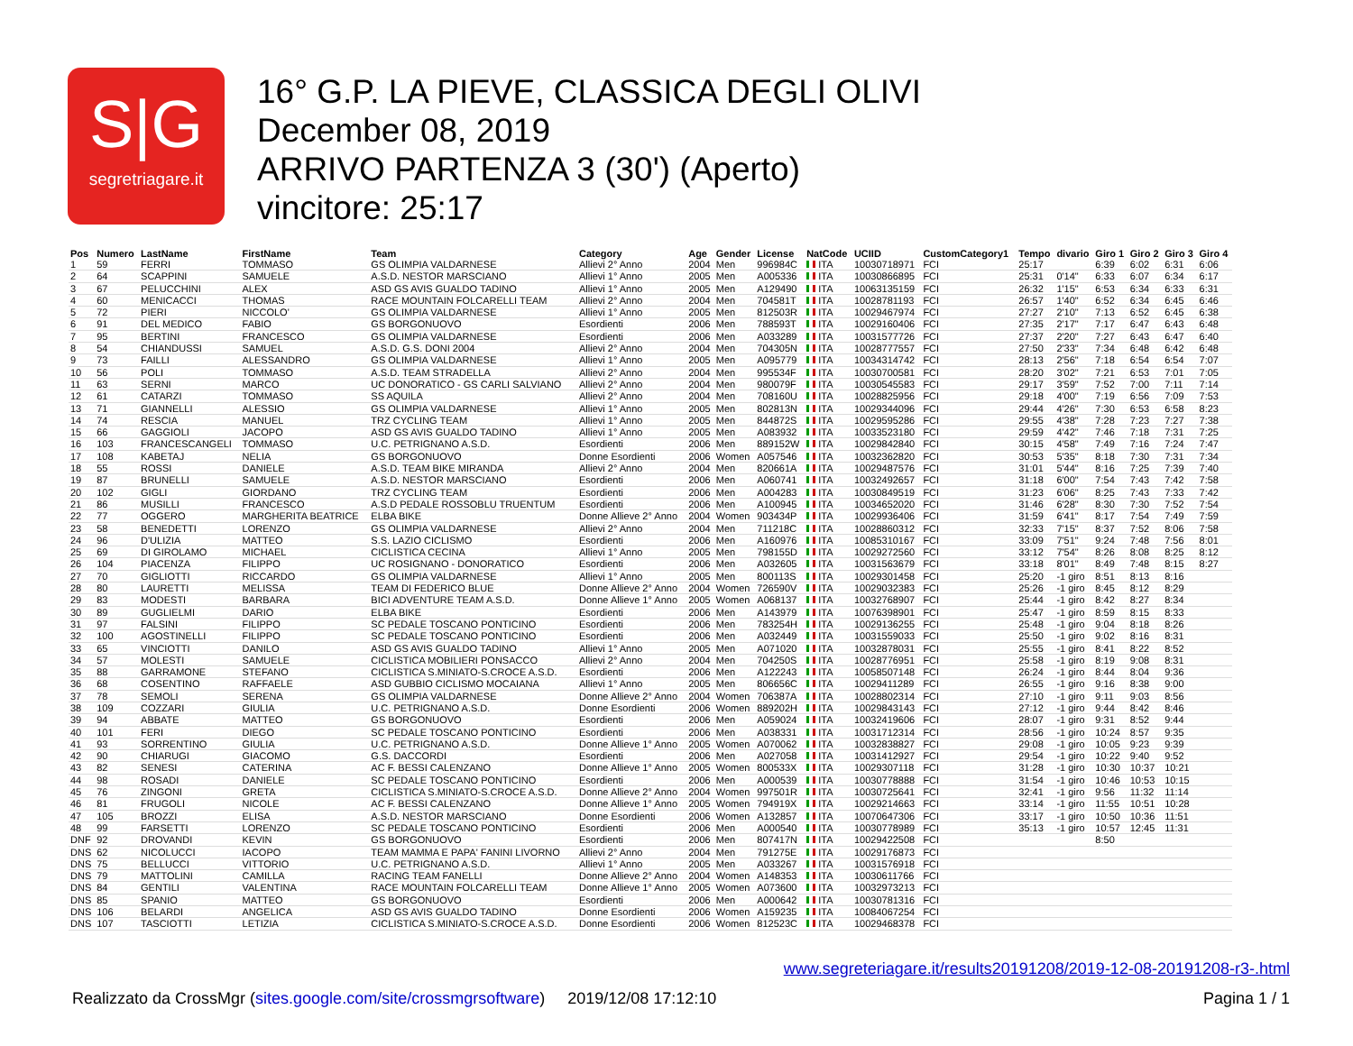S|G
segretriagare.it
16° G.P. LA PIEVE, CLASSICA DEGLI OLIVI
December 08, 2019
ARRIVO PARTENZA 3 (30') (Aperto)
vincitore: 25:17
| Pos | Numero | LastName | FirstName | Team | Category | Age | Gender | License | NatCode | UCIID | CustomCategory1 | Tempo | divario | Giro 1 | Giro 2 | Giro 3 | Giro 4 |
| --- | --- | --- | --- | --- | --- | --- | --- | --- | --- | --- | --- | --- | --- | --- | --- | --- | --- |
| 1 | 59 | FERRI | TOMMASO | GS OLIMPIA VALDARNESE | Allievi 2° Anno | 2004 | Men | 996984C | ITA | 10030718971 | FCI | 25:17 | | 6:39 | 6:02 | 6:31 | 6:06 |
| 2 | 64 | SCAPPINI | SAMUELE | A.S.D. NESTOR MARSCIANO | Allievi 1° Anno | 2005 | Men | A005336 | ITA | 10030866895 | FCI | 25:31 | 0'14" | 6:33 | 6:07 | 6:34 | 6:17 |
| 3 | 67 | PELUCCHINI | ALEX | ASD GS AVIS GUALDO TADINO | Allievi 1° Anno | 2005 | Men | A129490 | ITA | 10063135159 | FCI | 26:32 | 1'15" | 6:53 | 6:34 | 6:33 | 6:31 |
| 4 | 60 | MENICACCI | THOMAS | RACE MOUNTAIN FOLCARELLI TEAM | Allievi 2° Anno | 2004 | Men | 704581T | ITA | 10028781193 | FCI | 26:57 | 1'40" | 6:52 | 6:34 | 6:45 | 6:46 |
| 5 | 72 | PIERI | NICCOLO' | GS OLIMPIA VALDARNESE | Allievi 1° Anno | 2005 | Men | 812503R | ITA | 10029467974 | FCI | 27:27 | 2'10" | 7:13 | 6:52 | 6:45 | 6:38 |
| 6 | 91 | DEL MEDICO | FABIO | GS BORGONUOVO | Esordienti | 2006 | Men | 788593T | ITA | 10029160406 | FCI | 27:35 | 2'17" | 7:17 | 6:47 | 6:43 | 6:48 |
| 7 | 95 | BERTINI | FRANCESCO | GS OLIMPIA VALDARNESE | Esordienti | 2006 | Men | A033289 | ITA | 10031577726 | FCI | 27:37 | 2'20" | 7:27 | 6:43 | 6:47 | 6:40 |
| 8 | 54 | CHIANDUSSI | SAMUEL | A.S.D. G.S. DONI 2004 | Allievi 2° Anno | 2004 | Men | 704305N | ITA | 10028777557 | FCI | 27:50 | 2'33" | 7:34 | 6:48 | 6:42 | 6:48 |
| 9 | 73 | FAILLI | ALESSANDRO | GS OLIMPIA VALDARNESE | Allievi 1° Anno | 2005 | Men | A095779 | ITA | 10034314742 | FCI | 28:13 | 2'56" | 7:18 | 6:54 | 6:54 | 7:07 |
| 10 | 56 | POLI | TOMMASO | A.S.D. TEAM STRADELLA | Allievi 2° Anno | 2004 | Men | 995534F | ITA | 10030700581 | FCI | 28:20 | 3'02" | 7:21 | 6:53 | 7:01 | 7:05 |
| 11 | 63 | SERNI | MARCO | UC DONORATICO - GS CARLI SALVIANO | Allievi 2° Anno | 2004 | Men | 980079F | ITA | 10030545583 | FCI | 29:17 | 3'59" | 7:52 | 7:00 | 7:11 | 7:14 |
| 12 | 61 | CATARZI | TOMMASO | SS AQUILA | Allievi 2° Anno | 2004 | Men | 708160U | ITA | 10028825956 | FCI | 29:18 | 4'00" | 7:19 | 6:56 | 7:09 | 7:53 |
| 13 | 71 | GIANNELLI | ALESSIO | GS OLIMPIA VALDARNESE | Allievi 1° Anno | 2005 | Men | 802813N | ITA | 10029344096 | FCI | 29:44 | 4'26" | 7:30 | 6:53 | 6:58 | 8:23 |
| 14 | 74 | RESCIA | MANUEL | TRZ CYCLING TEAM | Allievi 1° Anno | 2005 | Men | 844872S | ITA | 10029595286 | FCI | 29:55 | 4'38" | 7:28 | 7:23 | 7:27 | 7:38 |
| 15 | 66 | GAGGIOLI | JACOPO | ASD GS AVIS GUALDO TADINO | Allievi 1° Anno | 2005 | Men | A083932 | ITA | 10033523180 | FCI | 29:59 | 4'42" | 7:46 | 7:18 | 7:31 | 7:25 |
| 16 | 103 | FRANCESCANGELI | TOMMASO | U.C. PETRIGNANO A.S.D. | Esordienti | 2006 | Men | 889152W | ITA | 10029842840 | FCI | 30:15 | 4'58" | 7:49 | 7:16 | 7:24 | 7:47 |
| 17 | 108 | KABETAJ | NELIA | GS BORGONUOVO | Donne Esordienti | 2006 | Women | A057546 | ITA | 10032362820 | FCI | 30:53 | 5'35" | 8:18 | 7:30 | 7:31 | 7:34 |
| 18 | 55 | ROSSI | DANIELE | A.S.D. TEAM BIKE MIRANDA | Allievi 2° Anno | 2004 | Men | 820661A | ITA | 10029487576 | FCI | 31:01 | 5'44" | 8:16 | 7:25 | 7:39 | 7:40 |
| 19 | 87 | BRUNELLI | SAMUELE | A.S.D. NESTOR MARSCIANO | Esordienti | 2006 | Men | A060741 | ITA | 10032492657 | FCI | 31:18 | 6'00" | 7:54 | 7:43 | 7:42 | 7:58 |
| 20 | 102 | GIGLI | GIORDANO | TRZ CYCLING TEAM | Esordienti | 2006 | Men | A004283 | ITA | 10030849519 | FCI | 31:23 | 6'06" | 8:25 | 7:43 | 7:33 | 7:42 |
| 21 | 86 | MUSILLI | FRANCESCO | A.S.D PEDALE ROSSOBLU TRUENTUM | Esordienti | 2006 | Men | A100945 | ITA | 10034652020 | FCI | 31:46 | 6'28" | 8:30 | 7:30 | 7:52 | 7:54 |
| 22 | 77 | OGGERO | MARGHERITA BEATRICE | ELBA BIKE | Donne Allieve 2° Anno | 2004 | Women | 903434P | ITA | 10029936406 | FCI | 31:59 | 6'41" | 8:17 | 7:54 | 7:49 | 7:59 |
| 23 | 58 | BENEDETTI | LORENZO | GS OLIMPIA VALDARNESE | Allievi 2° Anno | 2004 | Men | 711218C | ITA | 10028860312 | FCI | 32:33 | 7'15" | 8:37 | 7:52 | 8:06 | 7:58 |
| 24 | 96 | D'ULIZIA | MATTEO | S.S. LAZIO CICLISMO | Esordienti | 2006 | Men | A160976 | ITA | 10085310167 | FCI | 33:09 | 7'51" | 9:24 | 7:48 | 7:56 | 8:01 |
| 25 | 69 | DI GIROLAMO | MICHAEL | CICLISTICA CECINA | Allievi 1° Anno | 2005 | Men | 798155D | ITA | 10029272560 | FCI | 33:12 | 7'54" | 8:26 | 8:08 | 8:25 | 8:12 |
| 26 | 104 | PIACENZA | FILIPPO | UC ROSIGNANO - DONORATICO | Esordienti | 2006 | Men | A032605 | ITA | 10031563679 | FCI | 33:18 | 8'01" | 8:49 | 7:48 | 8:15 | 8:27 |
| 27 | 70 | GIGLIOTTI | RICCARDO | GS OLIMPIA VALDARNESE | Allievi 1° Anno | 2005 | Men | 800113S | ITA | 10029301458 | FCI | 25:20 | -1 giro | 8:51 | 8:13 | 8:16 | |
| 28 | 80 | LAURETTI | MELISSA | TEAM DI FEDERICO BLUE | Donne Allieve 2° Anno | 2004 | Women | 726590V | ITA | 10029032383 | FCI | 25:26 | -1 giro | 8:45 | 8:12 | 8:29 | |
| 29 | 83 | MODESTI | BARBARA | BICI ADVENTURE TEAM A.S.D. | Donne Allieve 1° Anno | 2005 | Women | A068137 | ITA | 10032768907 | FCI | 25:44 | -1 giro | 8:42 | 8:27 | 8:34 | |
| 30 | 89 | GUGLIELMI | DARIO | ELBA BIKE | Esordienti | 2006 | Men | A143979 | ITA | 10076398901 | FCI | 25:47 | -1 giro | 8:59 | 8:15 | 8:33 | |
| 31 | 97 | FALSINI | FILIPPO | SC PEDALE TOSCANO PONTICINO | Esordienti | 2006 | Men | 783254H | ITA | 10029136255 | FCI | 25:48 | -1 giro | 9:04 | 8:18 | 8:26 | |
| 32 | 100 | AGOSTINELLI | FILIPPO | SC PEDALE TOSCANO PONTICINO | Esordienti | 2006 | Men | A032449 | ITA | 10031559033 | FCI | 25:50 | -1 giro | 9:02 | 8:16 | 8:31 | |
| 33 | 65 | VINCIOTTI | DANILO | ASD GS AVIS GUALDO TADINO | Allievi 1° Anno | 2005 | Men | A071020 | ITA | 10032878031 | FCI | 25:55 | -1 giro | 8:41 | 8:22 | 8:52 | |
| 34 | 57 | MOLESTI | SAMUELE | CICLISTICA MOBILIERI PONSACCO | Allievi 2° Anno | 2004 | Men | 704250S | ITA | 10028776951 | FCI | 25:58 | -1 giro | 8:19 | 9:08 | 8:31 | |
| 35 | 88 | GARRAMONE | STEFANO | CICLISTICA S.MINIATO-S.CROCE A.S.D. | Esordienti | 2006 | Men | A122243 | ITA | 10058507148 | FCI | 26:24 | -1 giro | 8:44 | 8:04 | 9:36 | |
| 36 | 68 | COSENTINO | RAFFAELE | ASD GUBBIO CICLISMO MOCAIANA | Allievi 1° Anno | 2005 | Men | 806656C | ITA | 10029411289 | FCI | 26:55 | -1 giro | 9:16 | 8:38 | 9:00 | |
| 37 | 78 | SEMOLI | SERENA | GS OLIMPIA VALDARNESE | Donne Allieve 2° Anno | 2004 | Women | 706387A | ITA | 10028802314 | FCI | 27:10 | -1 giro | 9:11 | 9:03 | 8:56 | |
| 38 | 109 | COZZARI | GIULIA | U.C. PETRIGNANO A.S.D. | Donne Esordienti | 2006 | Women | 889202H | ITA | 10029843143 | FCI | 27:12 | -1 giro | 9:44 | 8:42 | 8:46 | |
| 39 | 94 | ABBATE | MATTEO | GS BORGONUOVO | Esordienti | 2006 | Men | A059024 | ITA | 10032419606 | FCI | 28:07 | -1 giro | 9:31 | 8:52 | 9:44 | |
| 40 | 101 | FERI | DIEGO | SC PEDALE TOSCANO PONTICINO | Esordienti | 2006 | Men | A038331 | ITA | 10031712314 | FCI | 28:56 | -1 giro | 10:24 | 8:57 | 9:35 | |
| 41 | 93 | SORRENTINO | GIULIA | U.C. PETRIGNANO A.S.D. | Donne Allieve 1° Anno | 2005 | Women | A070062 | ITA | 10032838827 | FCI | 29:08 | -1 giro | 10:05 | 9:23 | 9:39 | |
| 42 | 90 | CHIARUGI | GIACOMO | G.S. DACCORDI | Esordienti | 2006 | Men | A027058 | ITA | 10031412927 | FCI | 29:54 | -1 giro | 10:22 | 9:40 | 9:52 | |
| 43 | 82 | SENESI | CATERINA | AC F. BESSI CALENZANO | Donne Allieve 1° Anno | 2005 | Women | 800533X | ITA | 10029307118 | FCI | 31:28 | -1 giro | 10:30 | 10:37 | 10:21 | |
| 44 | 98 | ROSADI | DANIELE | SC PEDALE TOSCANO PONTICINO | Esordienti | 2006 | Men | A000539 | ITA | 10030778888 | FCI | 31:54 | -1 giro | 10:46 | 10:53 | 10:15 | |
| 45 | 76 | ZINGONI | GRETA | CICLISTICA S.MINIATO-S.CROCE A.S.D. | Donne Allieve 2° Anno | 2004 | Women | 997501R | ITA | 10030725641 | FCI | 32:41 | -1 giro | 9:56 | 11:32 | 11:14 | |
| 46 | 81 | FRUGOLI | NICOLE | AC F. BESSI CALENZANO | Donne Allieve 1° Anno | 2005 | Women | 794919X | ITA | 10029214663 | FCI | 33:14 | -1 giro | 11:55 | 10:51 | 10:28 | |
| 47 | 105 | BROZZI | ELISA | A.S.D. NESTOR MARSCIANO | Donne Esordienti | 2006 | Women | A132857 | ITA | 10070647306 | FCI | 33:17 | -1 giro | 10:50 | 10:36 | 11:51 | |
| 48 | 99 | FARSETTI | LORENZO | SC PEDALE TOSCANO PONTICINO | Esordienti | 2006 | Men | A000540 | ITA | 10030778989 | FCI | 35:13 | -1 giro | 10:57 | 12:45 | 11:31 | |
| DNF | 92 | DROVANDI | KEVIN | GS BORGONUOVO | Esordienti | 2006 | Men | 807417N | ITA | 10029422508 | FCI | | | 8:50 | | | |
| DNS | 62 | NICOLUCCI | IACOPO | TEAM MAMMA E PAPA' FANINI LIVORNO | Allievi 2° Anno | 2004 | Men | 791275E | ITA | 10029176873 | FCI | | | | | | |
| DNS | 75 | BELLUCCI | VITTORIO | U.C. PETRIGNANO A.S.D. | Allievi 1° Anno | 2005 | Men | A033267 | ITA | 10031576918 | FCI | | | | | | |
| DNS | 79 | MATTOLINI | CAMILLA | RACING TEAM FANELLI | Donne Allieve 2° Anno | 2004 | Women | A148353 | ITA | 10030611766 | FCI | | | | | | |
| DNS | 84 | GENTILI | VALENTINA | RACE MOUNTAIN FOLCARELLI TEAM | Donne Allieve 1° Anno | 2005 | Women | A073600 | ITA | 10032973213 | FCI | | | | | | |
| DNS | 85 | SPANIO | MATTEO | GS BORGONUOVO | Esordienti | 2006 | Men | A000642 | ITA | 10030781316 | FCI | | | | | | |
| DNS | 106 | BELARDI | ANGELICA | ASD GS AVIS GUALDO TADINO | Donne Esordienti | 2006 | Women | A159235 | ITA | 10084067254 | FCI | | | | | | |
| DNS | 107 | TASCIOTTI | LETIZIA | CICLISTICA S.MINIATO-S.CROCE A.S.D. | Donne Esordienti | 2006 | Women | 812523C | ITA | 10029468378 | FCI | | | | | | |
www.segreteriagare.it/results20191208/2019-12-08-20191208-r3-.html
Realizzato da CrossMgr (sites.google.com/site/crossmgrsoftware) 2019/12/08 17:12:10 Pagina 1 / 1